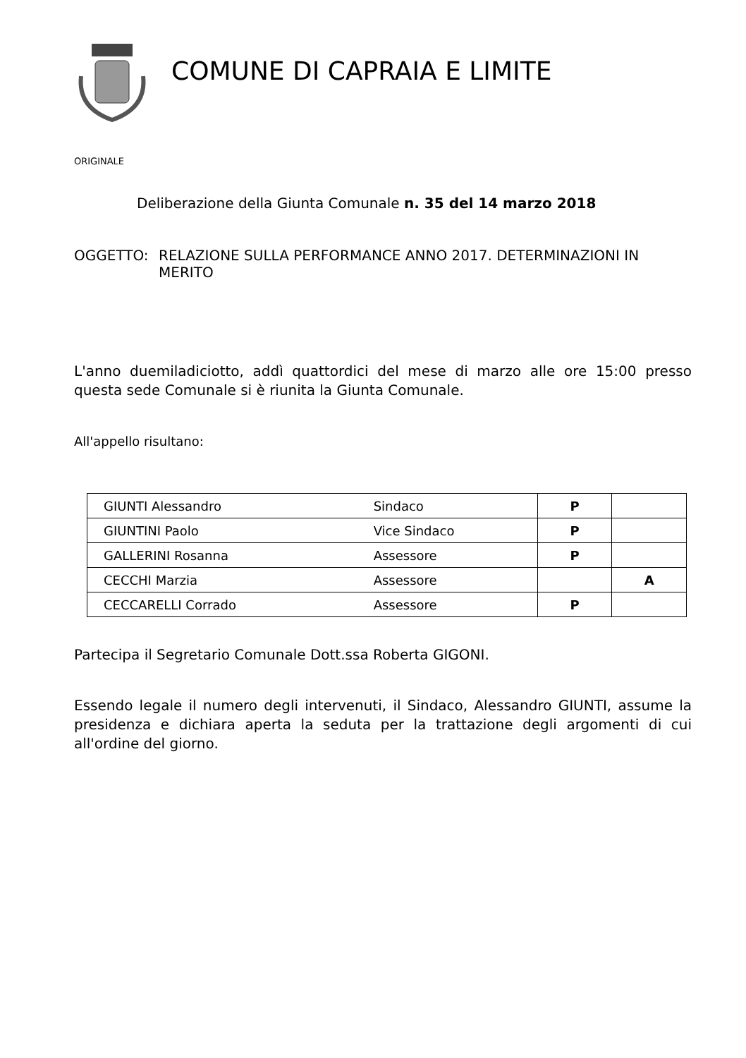COMUNE DI CAPRAIA E LIMITE
ORIGINALE
Deliberazione della Giunta Comunale n. 35 del 14 marzo 2018
OGGETTO: RELAZIONE SULLA PERFORMANCE ANNO 2017. DETERMINAZIONI IN MERITO
L'anno duemiladiciotto, addì quattordici del mese di marzo alle ore 15:00 presso questa sede Comunale si è riunita la Giunta Comunale.
All'appello risultano:
| GIUNTI Alessandro | Sindaco | P | |
| GIUNTINI Paolo | Vice Sindaco | P | |
| GALLERINI Rosanna | Assessore | P | |
| CECCHI Marzia | Assessore | | A |
| CECCARELLI Corrado | Assessore | P | |
Partecipa il Segretario Comunale Dott.ssa Roberta GIGONI.
Essendo legale il numero degli intervenuti, il Sindaco, Alessandro GIUNTI, assume la presidenza e dichiara aperta la seduta per la trattazione degli argomenti di cui all'ordine del giorno.